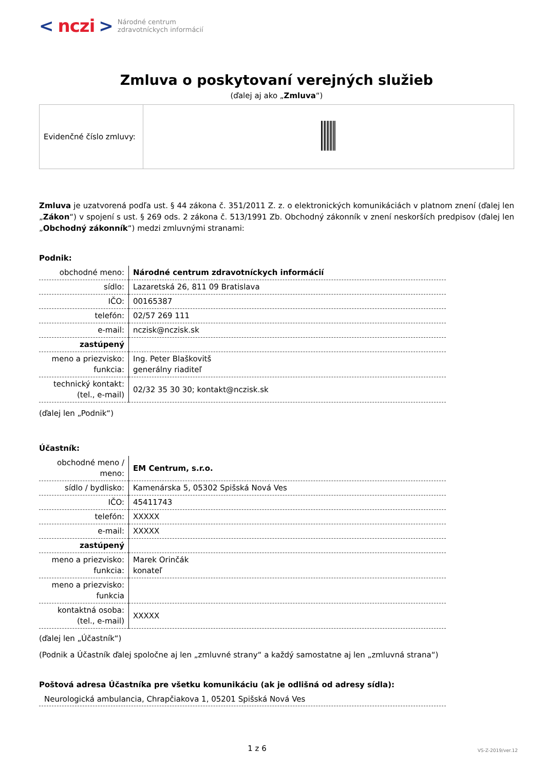< nczi > Národné centrum
zdravotníckych informácií
Zmluva o poskytovaní verejných služieb
(ďalej aj ako „Zmluva“)
| Evidenčné číslo zmluvy: | |
Zmluva je uzatvorená podľa ust. § 44 zákona č. 351/2011 Z. z. o elektronických komunikáciách v platnom znení (ďalej len „Zákon“) v spojení s ust. § 269 ods. 2 zákona č. 513/1991 Zb. Obchodný zákonník v znení neskorších predpisov (ďalej len „Obchodný zákonník“) medzi zmluvnými stranami:
Podnik:
| obchodné meno: | Národné centrum zdravotníckych informácií |
| sídlo: | Lazaretská 26, 811 09 Bratislava |
| IČO: | 00165387 |
| telefón: | 02/57 269 111 |
| e-mail: | nczisk@nczisk.sk |
| zastúpený | |
| meno a priezvisko: funkcia: | Ing. Peter Blaškovitš generálny riaditeľ |
| technický kontakt: (tel., e-mail) | 02/32 35 30 30; kontakt@nczisk.sk |
(ďalej len „Podnik“)
Účastník:
| obchodné meno / meno: | EM Centrum, s.r.o. |
| sídlo / bydlisko: | Kamenárska 5, 05302 Spišská Nová Ves |
| IČO: | 45411743 |
| telefón: | XXXXX |
| e-mail: | XXXXX |
| zastúpený | |
| meno a priezvisko: funkcia: | Marek Orinčák konateľ |
| meno a priezvisko: funkcia | |
| kontaktná osoba: (tel., e-mail) | XXXXX |
(ďalej len „Účastník“)
(Podnik a Účastník ďalej spoločne aj len „zmluvné strany“ a každý samostatne aj len „zmluvná strana“)
Poštová adresa Účastníka pre všetku komunikáciu (ak je odlišná od adresy sídla):
Neurologická ambulancia, Chrapčiakova 1, 05201 Spišská Nová Ves
1 z 6 VS-Z-2019/ver.12